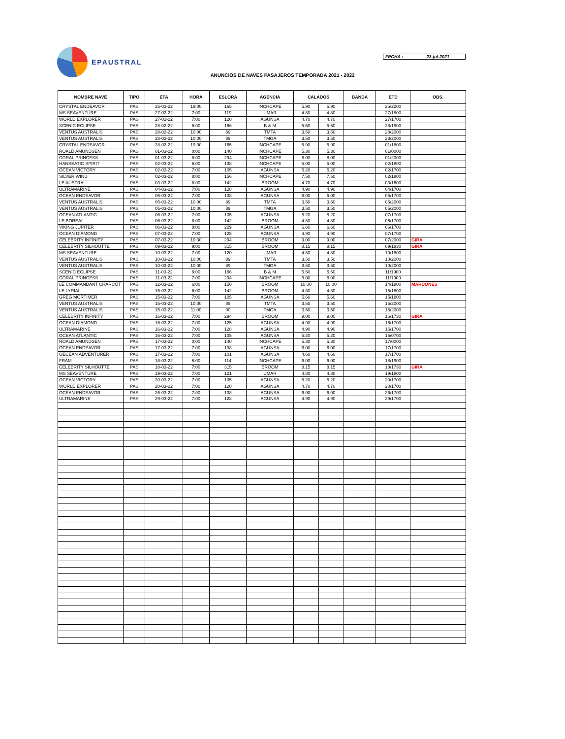EPAUSTRAL
FECHA : 23-jul-2021
ANUNCIOS DE NAVES PASAJEROS TEMPORADA 2021 - 2022
| NOMBRE NAVE | TIPO | ETA | HORA | ESLORA | AGENCIA | CALADOS | | BANDA | ETD | OBS. |
| --- | --- | --- | --- | --- | --- | --- | --- | --- | --- | --- |
| CRYSTAL ENDEAVOR | PAS | 25-02-22 | 19:00 | 165 | INCHCAPE | 5.90 | 5.90 | | 25/2200 | |
| MS SEAVENTURE | PAS | 27-02-22 | 7:00 | 119 | UMAR | 4.80 | 4.80 | | 27/1800 | |
| WORLD EXPLORER | PAS | 27-02-22 | 7:00 | 120 | AGUNSA | 4.70 | 4.70 | | 27/1700 | |
| SCENIC ECLIPSE | PAS | 28-02-22 | 6:00 | 166 | B & M | 5.50 | 5.50 | | 28/1900 | |
| VENTUS AUSTRALIS | PAS | 28-02-22 | 10:00 | 89 | TMTA | 3.50 | 3.50 | | 28/2000 | |
| VENTUS AUSTRALIS | PAS | 28-02-22 | 10:00 | 89 | TMGA | 3.50 | 3.50 | | 28/2000 | |
| CRYSTAL ENDEAVOR | PAS | 28-02-22 | 19:00 | 165 | INCHCAPE | 5.90 | 5.90 | | 01/1800 | |
| ROALD AMUNDSEN | PAS | 01-03-22 | 0:00 | 140 | INCHCAPE | 5.30 | 5.30 | | 01/0000 | |
| CORAL PRINCESS | PAS | 01-03-22 | 8:00 | 294 | INCHCAPE | 8.00 | 8.00 | | 01/2000 | |
| HANSEATIC SPIRIT | PAS | 02-03-22 | 6:00 | 138 | INCHCAPE | 5.00 | 5.00 | | 02/1800 | |
| OCEAN VICTORY | PAS | 02-03-22 | 7:00 | 105 | AGUNSA | 5.20 | 5.20 | | 02/1700 | |
| SILVER WIND | PAS | 02-03-22 | 8:00 | 156 | INCHCAPE | 7.50 | 7.50 | | 02/1800 | |
| LE AUSTRAL | PAS | 03-03-22 | 8:00 | 142 | BROOM | 4.70 | 4.70 | | 03/1600 | |
| ULTRAMARINE | PAS | 04-03-22 | 7:00 | 128 | AGUNSA | 4.90 | 4.90 | | 04/1700 | |
| OCEAN ENDEAVOR | PAS | 05-03-22 | 7:00 | 138 | AGUNSA | 6.00 | 6.00 | | 05/1700 | |
| VENTUS AUSTRALIS | PAS | 05-03-22 | 10:00 | 89 | TMTA | 3.50 | 3.50 | | 05/2000 | |
| VENTUS AUSTRALIS | PAS | 05-03-22 | 10:00 | 89 | TMGA | 3.50 | 3.50 | | 05/2000 | |
| OCEAN ATLANTIC | PAS | 06-03-22 | 7:00 | 105 | AGUNSA | 5.20 | 5.20 | | 07/1700 | |
| LE BOREAL | PAS | 06-03-22 | 8:00 | 142 | BROOM | 4.80 | 4.80 | | 06/1700 | |
| VIKING JUPITER | PAS | 06-03-22 | 8:00 | 229 | AGUNSA | 6.60 | 6.60 | | 06/1700 | |
| OCEAN DIAMOND | PAS | 07-03-22 | 7:00 | 125 | AGUNSA | 4.90 | 4.90 | | 07/1700 | |
| CELEBRITY INFINITY | PAS | 07-03-22 | 10:30 | 294 | BROOM | 9.00 | 9.00 | | 07/2000 | GIRA |
| CELEBRITY SILHOUTTE | PAS | 09-03-22 | 9:00 | 315 | BROOM | 8.15 | 8.15 | | 09/1830 | GIRA |
| MS SEAVENTURE | PAS | 10-03-22 | 7:00 | 120 | UMAR | 4.80 | 4.80 | | 10/1800 | |
| VENTUS AUSTRALIS | PAS | 10-03-22 | 10:00 | 89 | TMTA | 3.50 | 3.50 | | 10/2000 | |
| VENTUS AUSTRALIS | PAS | 10-03-22 | 10:00 | 89 | TMGA | 3.50 | 3.50 | | 10/2000 | |
| SCENIC ECLIPSE | PAS | 11-03-22 | 6:00 | 166 | B & M | 5.50 | 5.50 | | 11/1900 | |
| CORAL PRINCESS | PAS | 11-03-22 | 7:00 | 294 | INCHCAPE | 8.00 | 8.00 | | 11/1900 | |
| LE COMMANDANT CHARCOT | PAS | 12-03-22 | 6:00 | 150 | BROOM | 10.00 | 10.00 | | 14/1800 | MARDONES |
| LE LYRIAL | PAS | 15-03-22 | 6:00 | 142 | BROOM | 4.80 | 4.80 | | 15/1800 | |
| GREG MORTIMER | PAS | 15-03-22 | 7:00 | 105 | AGUNSA | 5.60 | 5.60 | | 15/1800 | |
| VENTUS AUSTRALIS | PAS | 15-03-22 | 10:00 | 89 | TMTA | 3.50 | 3.50 | | 15/2000 | |
| VENTUS AUSTRALIS | PAS | 15-03-22 | 11:00 | 90 | TMGA | 3.50 | 3.50 | | 15/2000 | |
| CELEBRITY INFINITY | PAS | 16-03-22 | 7:00 | 294 | BROOM | 9.00 | 9.00 | | 16/1730 | GIRA |
| OCEAN DIAMOND | PAS | 16-03-22 | 7:00 | 125 | AGUNSA | 4.90 | 4.90 | | 16/1700 | |
| ULTRAMARINE | PAS | 16-03-22 | 7:00 | 128 | AGUNSA | 4.90 | 4.90 | | 16/1700 | |
| OCEAN ATLANTIC | PAS | 16-03-22 | 7:00 | 105 | AGUNSA | 5.20 | 5.20 | | 16/0700 | |
| ROALD AMUNDSEN | PAS | 17-03-22 | 0:00 | 140 | INCHCAPE | 5.30 | 5.30 | | 17/0000 | |
| OCEAN ENDEAVOR | PAS | 17-03-22 | 7:00 | 138 | AGUNSA | 6.00 | 6.00 | | 17/1700 | |
| OECEAN ADVENTURER | PAS | 17-03-22 | 7:00 | 101 | AGUNSA | 4.60 | 4.60 | | 17/1700 | |
| FRAM | PAS | 18-03-22 | 6:00 | 114 | INCHCAPE | 6.00 | 6.00 | | 18/1900 | |
| CELEBRITY SILHOUTTE | PAS | 18-03-22 | 7:00 | 315 | BROOM | 8.15 | 8.15 | | 18/1730 | GIRA |
| MS SEAVENTURE | PAS | 19-03-22 | 7:00 | 121 | UMAR | 4.80 | 4.80 | | 19/1800 | |
| OCEAN VICTORY | PAS | 20-03-22 | 7:00 | 105 | AGUNSA | 5.20 | 5.20 | | 20/1700 | |
| WORLD EXPLORER | PAS | 20-03-22 | 7:00 | 120 | AGUNSA | 4.70 | 4.70 | | 20/1700 | |
| OCEAN ENDEAVOR | PAS | 26-03-22 | 7:00 | 138 | AGUNSA | 6.00 | 6.00 | | 26/1700 | |
| ULTRAMARINE | PAS | 29-03-22 | 7:00 | 128 | AGUNSA | 4.90 | 4.90 | | 29/1700 | |